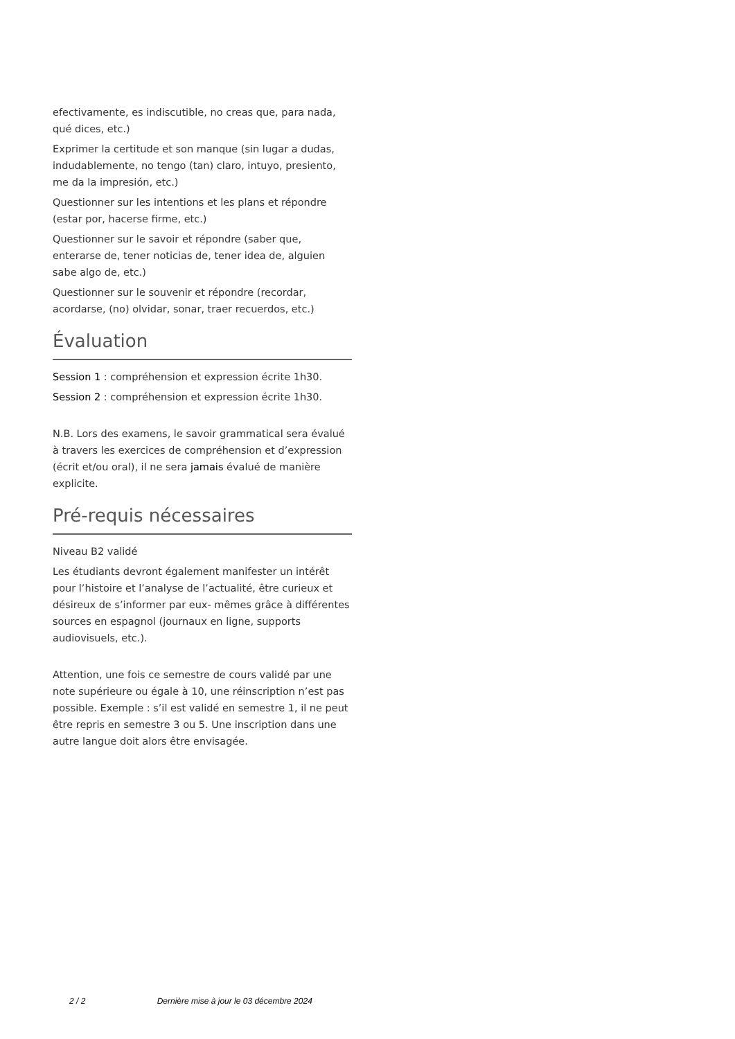efectivamente, es indiscutible, no creas que, para nada, qué dices, etc.)
Exprimer la certitude et son manque (sin lugar a dudas, indudablemente, no tengo (tan) claro, intuyo, presiento, me da la impresión, etc.)
Questionner sur les intentions et les plans et répondre (estar por, hacerse firme, etc.)
Questionner sur le savoir et répondre (saber que, enterarse de, tener noticias de, tener idea de, alguien sabe algo de, etc.)
Questionner sur le souvenir et répondre (recordar, acordarse, (no) olvidar, sonar, traer recuerdos, etc.)
Évaluation
Session 1 : compréhension et expression écrite 1h30.
Session 2 : compréhension et expression écrite 1h30.
N.B. Lors des examens, le savoir grammatical sera évalué à travers les exercices de compréhension et d’expression (écrit et/ou oral), il ne sera jamais évalué de manière explicite.
Pré-requis nécessaires
Niveau B2 validé
Les étudiants devront également manifester un intérêt pour l’histoire et l’analyse de l’actualité, être curieux et désireux de s’informer par eux- mêmes grâce à différentes sources en espagnol (journaux en ligne, supports audiovisuels, etc.).
Attention, une fois ce semestre de cours validé par une note supérieure ou égale à 10, une réinscription n’est pas possible. Exemple : s’il est validé en semestre 1, il ne peut être repris en semestre 3 ou 5. Une inscription dans une autre langue doit alors être envisagée.
2 / 2 Dernière mise à jour le 03 décembre 2024